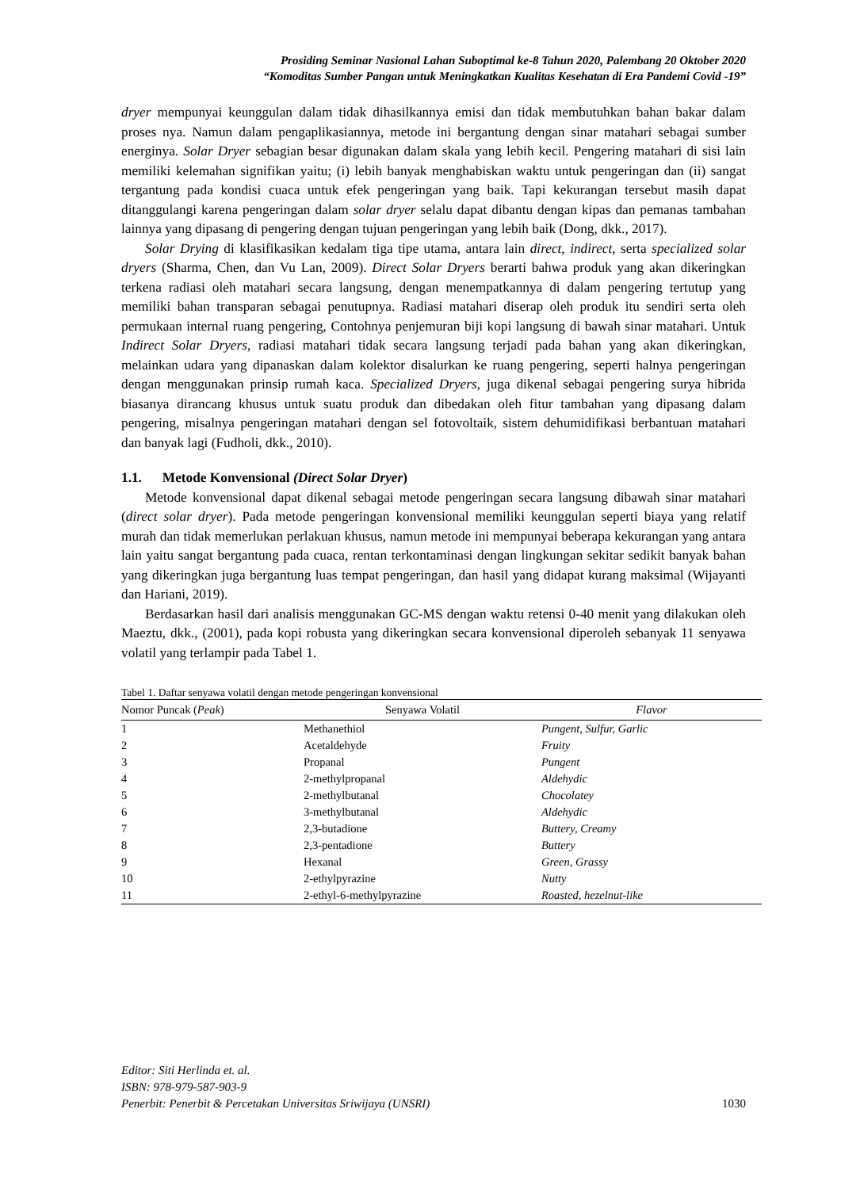Prosiding Seminar Nasional Lahan Suboptimal ke-8 Tahun 2020, Palembang 20 Oktober 2020
“Komoditas Sumber Pangan untuk Meningkatkan Kualitas Kesehatan di Era Pandemi Covid -19”
dryer mempunyai keunggulan dalam tidak dihasilkannya emisi dan tidak membutuhkan bahan bakar dalam proses nya. Namun dalam pengaplikasiannya, metode ini bergantung dengan sinar matahari sebagai sumber energinya. Solar Dryer sebagian besar digunakan dalam skala yang lebih kecil. Pengering matahari di sisi lain memiliki kelemahan signifikan yaitu; (i) lebih banyak menghabiskan waktu untuk pengeringan dan (ii) sangat tergantung pada kondisi cuaca untuk efek pengeringan yang baik. Tapi kekurangan tersebut masih dapat ditanggulangi karena pengeringan dalam solar dryer selalu dapat dibantu dengan kipas dan pemanas tambahan lainnya yang dipasang di pengering dengan tujuan pengeringan yang lebih baik (Dong, dkk., 2017).
Solar Drying di klasifikasikan kedalam tiga tipe utama, antara lain direct, indirect, serta specialized solar dryers (Sharma, Chen, dan Vu Lan, 2009). Direct Solar Dryers berarti bahwa produk yang akan dikeringkan terkena radiasi oleh matahari secara langsung, dengan menempatkannya di dalam pengering tertutup yang memiliki bahan transparan sebagai penutupnya. Radiasi matahari diserap oleh produk itu sendiri serta oleh permukaan internal ruang pengering, Contohnya penjemuran biji kopi langsung di bawah sinar matahari. Untuk Indirect Solar Dryers, radiasi matahari tidak secara langsung terjadi pada bahan yang akan dikeringkan, melainkan udara yang dipanaskan dalam kolektor disalurkan ke ruang pengering, seperti halnya pengeringan dengan menggunakan prinsip rumah kaca. Specialized Dryers, juga dikenal sebagai pengering surya hibrida biasanya dirancang khusus untuk suatu produk dan dibedakan oleh fitur tambahan yang dipasang dalam pengering, misalnya pengeringan matahari dengan sel fotovoltaik, sistem dehumidifikasi berbantuan matahari dan banyak lagi (Fudholi, dkk., 2010).
1.1. Metode Konvensional (Direct Solar Dryer)
Metode konvensional dapat dikenal sebagai metode pengeringan secara langsung dibawah sinar matahari (direct solar dryer). Pada metode pengeringan konvensional memiliki keunggulan seperti biaya yang relatif murah dan tidak memerlukan perlakuan khusus, namun metode ini mempunyai beberapa kekurangan yang antara lain yaitu sangat bergantung pada cuaca, rentan terkontaminasi dengan lingkungan sekitar sedikit banyak bahan yang dikeringkan juga bergantung luas tempat pengeringan, dan hasil yang didapat kurang maksimal (Wijayanti dan Hariani, 2019).
Berdasarkan hasil dari analisis menggunakan GC-MS dengan waktu retensi 0-40 menit yang dilakukan oleh Maeztu, dkk., (2001), pada kopi robusta yang dikeringkan secara konvensional diperoleh sebanyak 11 senyawa volatil yang terlampir pada Tabel 1.
Tabel 1. Daftar senyawa volatil dengan metode pengeringan konvensional
| Nomor Puncak ( Peak ) | Senyawa Volatil | Flavor |
| --- | --- | --- |
| 1 | Methanethiol | Pungent, Sulfur, Garlic |
| 2 | Acetaldehyde | Fruity |
| 3 | Propanal | Pungent |
| 4 | 2-methylpropanal | Aldehydic |
| 5 | 2-methylbutanal | Chocolatey |
| 6 | 3-methylbutanal | Aldehydic |
| 7 | 2,3-butadione | Buttery, Creamy |
| 8 | 2,3-pentadione | Buttery |
| 9 | Hexanal | Green, Grassy |
| 10 | 2-ethylpyrazine | Nutty |
| 11 | 2-ethyl-6-methylpyrazine | Roasted, hezelnut-like |
Editor: Siti Herlinda et. al.
ISBN: 978-979-587-903-9
Penerbit: Penerbit & Percetakan Universitas Sriwijaya (UNSRI) 1030